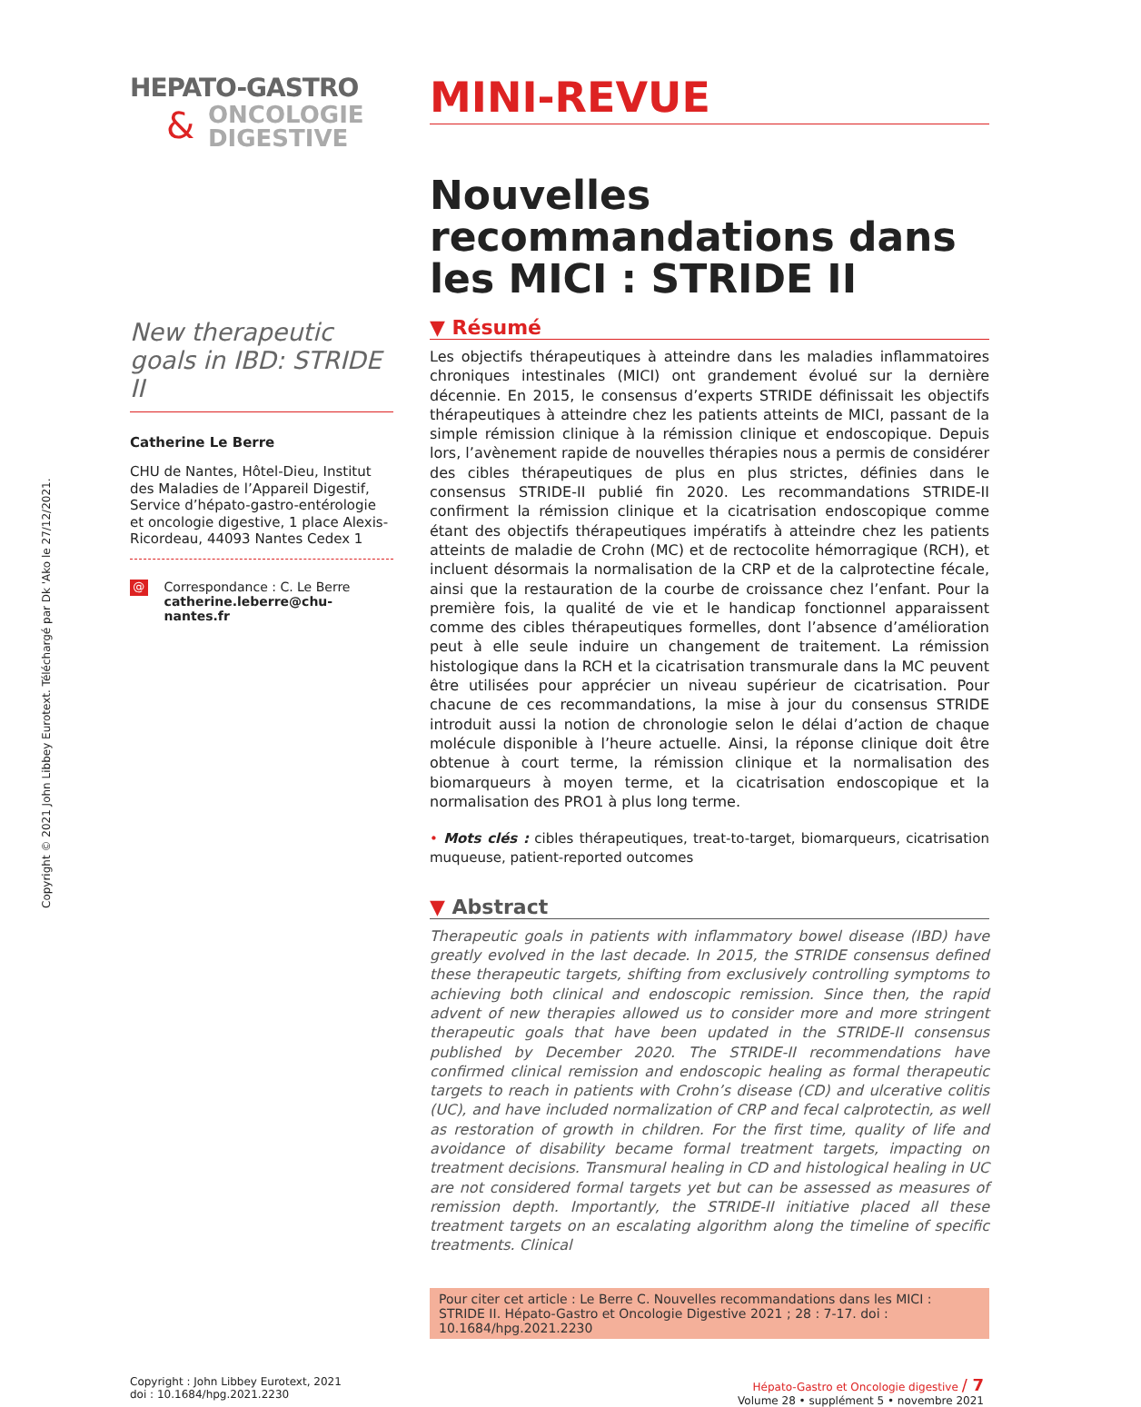Copyright © 2021 John Libbey Eurotext. Téléchargé par Dk 'Ako le 27/12/2021.
HEPATO-GASTRO
&
ONCOLOGIE
DIGESTIVE
New therapeutic goals in IBD: STRIDE II
Catherine Le Berre
CHU de Nantes, Hôtel-Dieu, Institut des Maladies de l’Appareil Digestif, Service d’hépato-gastro-entérologie et oncologie digestive, 1 place Alexis-Ricordeau, 44093 Nantes Cedex 1
@
Correspondance : C. Le Berre
catherine.leberre@chu-nantes.fr
MINI-REVUE
Nouvelles recommandations dans les MICI : STRIDE II
▼ Résumé
Les objectifs thérapeutiques à atteindre dans les maladies inflammatoires chroniques intestinales (MICI) ont grandement évolué sur la dernière décennie. En 2015, le consensus d’experts STRIDE définissait les objectifs thérapeutiques à atteindre chez les patients atteints de MICI, passant de la simple rémission clinique à la rémission clinique et endoscopique. Depuis lors, l’avènement rapide de nouvelles thérapies nous a permis de considérer des cibles thérapeutiques de plus en plus strictes, définies dans le consensus STRIDE-II publié fin 2020. Les recommandations STRIDE-II confirment la rémission clinique et la cicatrisation endoscopique comme étant des objectifs thérapeutiques impératifs à atteindre chez les patients atteints de maladie de Crohn (MC) et de rectocolite hémorragique (RCH), et incluent désormais la normalisation de la CRP et de la calprotectine fécale, ainsi que la restauration de la courbe de croissance chez l’enfant. Pour la première fois, la qualité de vie et le handicap fonctionnel apparaissent comme des cibles thérapeutiques formelles, dont l’absence d’amélioration peut à elle seule induire un changement de traitement. La rémission histologique dans la RCH et la cicatrisation transmurale dans la MC peuvent être utilisées pour apprécier un niveau supérieur de cicatrisation. Pour chacune de ces recommandations, la mise à jour du consensus STRIDE introduit aussi la notion de chronologie selon le délai d’action de chaque molécule disponible à l’heure actuelle. Ainsi, la réponse clinique doit être obtenue à court terme, la rémission clinique et la normalisation des biomarqueurs à moyen terme, et la cicatrisation endoscopique et la normalisation des PRO1 à plus long terme.
• Mots clés : cibles thérapeutiques, treat-to-target, biomarqueurs, cicatrisation muqueuse, patient-reported outcomes
▼ Abstract
Therapeutic goals in patients with inflammatory bowel disease (IBD) have greatly evolved in the last decade. In 2015, the STRIDE consensus defined these therapeutic targets, shifting from exclusively controlling symptoms to achieving both clinical and endoscopic remission. Since then, the rapid advent of new therapies allowed us to consider more and more stringent therapeutic goals that have been updated in the STRIDE-II consensus published by December 2020. The STRIDE-II recommendations have confirmed clinical remission and endoscopic healing as formal therapeutic targets to reach in patients with Crohn’s disease (CD) and ulcerative colitis (UC), and have included normalization of CRP and fecal calprotectin, as well as restoration of growth in children. For the first time, quality of life and avoidance of disability became formal treatment targets, impacting on treatment decisions. Transmural healing in CD and histological healing in UC are not considered formal targets yet but can be assessed as measures of remission depth. Importantly, the STRIDE-II initiative placed all these treatment targets on an escalating algorithm along the timeline of specific treatments. Clinical
Pour citer cet article : Le Berre C. Nouvelles recommandations dans les MICI : STRIDE II. Hépato-Gastro et Oncologie Digestive 2021 ; 28 : 7-17. doi : 10.1684/hpg.2021.2230
Copyright : John Libbey Eurotext, 2021
doi : 10.1684/hpg.2021.2230
Hépato-Gastro et Oncologie digestive / 7
Volume 28 • supplément 5 • novembre 2021